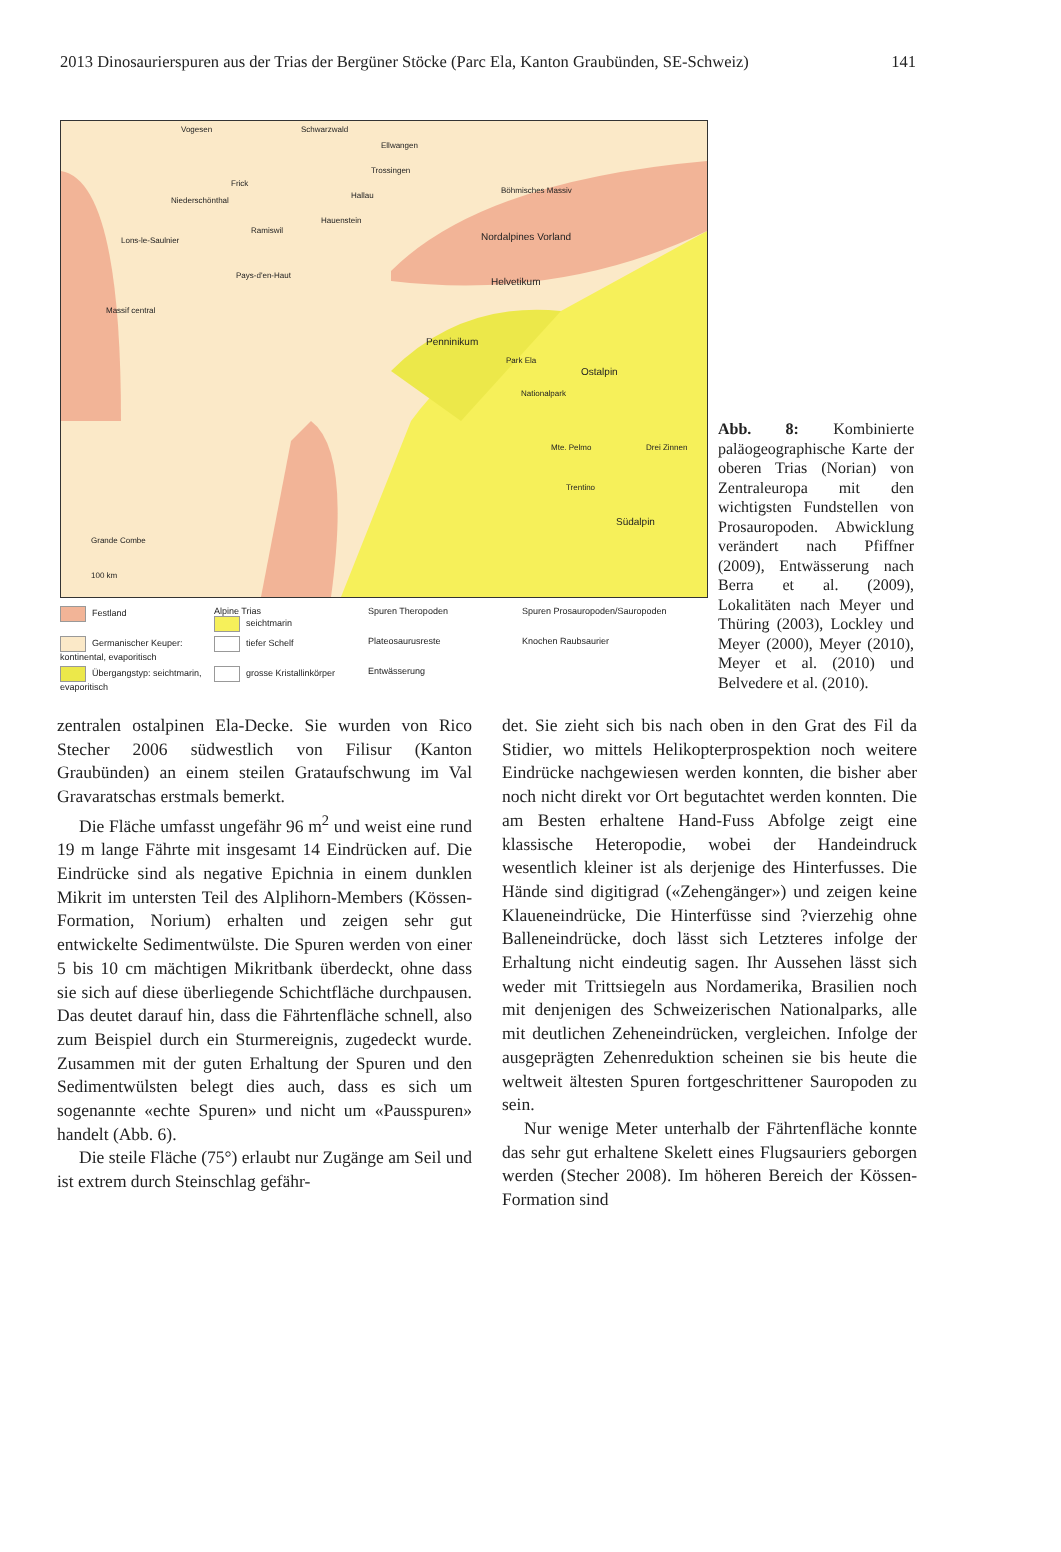2013 Dinosaurierspuren aus der Trias der Bergüner Stöcke (Parc Ela, Kanton Graubünden, SE-Schweiz) 141
Vogesen Schwarzwald
Ellwangen
Trossingen
Frick
Niederschönthal
Hallau
Hauenstein
Ramiswil
Lons-le-Saulnier
Pays-d'en-Haut
Böhmisches Massiv
Nordalpines Vorland
Helvetikum
Massif central
Penninikum
Park Ela
Ostalpin
Nationalpark
Mte. Pelmo Drei Zinnen
Trentino
Südalpin
Grande Combe
100 km
Festland
Alpine Trias
seichtmarin
Spuren Theropoden
Spuren Prosauropoden/Sauropoden
Germanischer Keuper: kontinental, evaporitisch
tiefer Schelf
Plateosaurusreste
Knochen Raubsaurier
Übergangstyp: seichtmarin, evaporitisch
grosse Kristallinkörper
Entwässerung
Abb. 8: Kombinierte paläogeographische Karte der oberen Trias (Norian) von Zentraleuropa mit den wichtigsten Fundstellen von Prosauropoden. Abwicklung verändert nach Pfiffner (2009), Entwässerung nach Berra et al. (2009), Lokalitäten nach Meyer und Thüring (2003), Lockley und Meyer (2000), Meyer (2010), Meyer et al. (2010) und Belvedere et al. (2010).
zentralen ostalpinen Ela-Decke. Sie wurden von Rico Stecher 2006 südwestlich von Filisur (Kanton Graubünden) an einem steilen Grataufschwung im Val Gravaratschas erstmals bemerkt.
Die Fläche umfasst ungefähr 96 m<sup>2</sup> und weist eine rund 19 m lange Fährte mit insgesamt 14 Eindrücken auf. Die Eindrücke sind als negative Epichnia in einem dunklen Mikrit im untersten Teil des Alplihorn-Members (Kössen-Formation, Norium) erhalten und zeigen sehr gut entwickelte Sedimentwülste. Die Spuren werden von einer 5 bis 10 cm mächtigen Mikritbank überdeckt, ohne dass sie sich auf diese überliegende Schichtfläche durchpausen. Das deutet darauf hin, dass die Fährtenfläche schnell, also zum Beispiel durch ein Sturmereignis, zugedeckt wurde. Zusammen mit der guten Erhaltung der Spuren und den Sedimentwülsten belegt dies auch, dass es sich um sogenannte «echte Spuren» und nicht um «Pausspuren» handelt (Abb. 6).
Die steile Fläche (75°) erlaubt nur Zugänge am Seil und ist extrem durch Steinschlag gefähr-
det. Sie zieht sich bis nach oben in den Grat des Fil da Stidier, wo mittels Helikopterprospektion noch weitere Eindrücke nachgewiesen werden konnten, die bisher aber noch nicht direkt vor Ort begutachtet werden konnten. Die am Besten erhaltene Hand-Fuss Abfolge zeigt eine klassische Heteropodie, wobei der Handeindruck wesentlich kleiner ist als derjenige des Hinterfusses. Die Hände sind digitigrad («Zehengänger») und zeigen keine Klaueneindrücke, Die Hinterfüsse sind ?vierzehig ohne Balleneindrücke, doch lässt sich Letzteres infolge der Erhaltung nicht eindeutig sagen. Ihr Aussehen lässt sich weder mit Trittsiegeln aus Nordamerika, Brasilien noch mit denjenigen des Schweizerischen Nationalparks, alle mit deutlichen Zeheneindrücken, vergleichen. Infolge der ausgeprägten Zehenreduktion scheinen sie bis heute die weltweit ältesten Spuren fortgeschrittener Sauropoden zu sein.
Nur wenige Meter unterhalb der Fährtenfläche konnte das sehr gut erhaltene Skelett eines Flugsauriers geborgen werden (Stecher 2008). Im höheren Bereich der Kössen-Formation sind